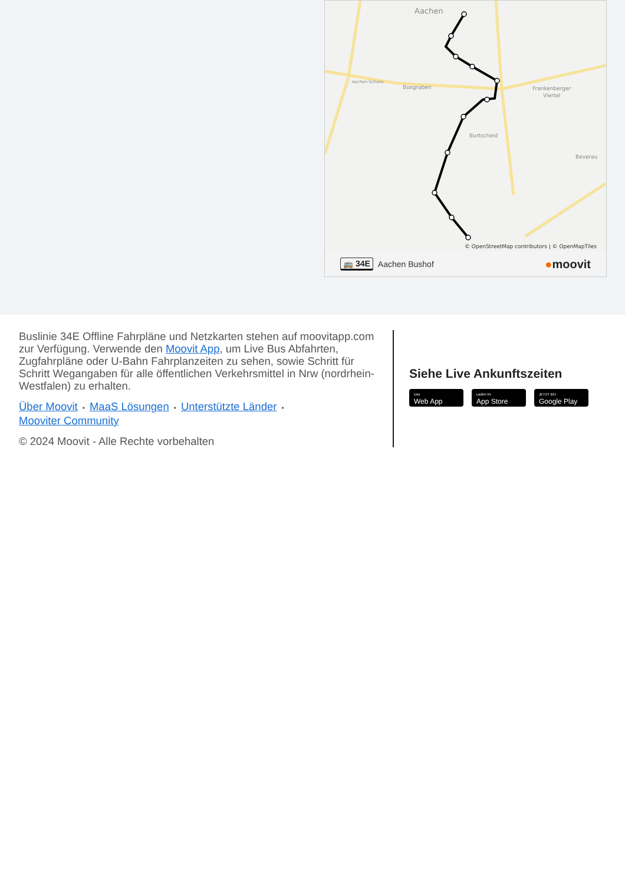Aachen
Aachen Schanz
Boxgraben
Frankenberger
Viertel
Burtscheid
Beverau
© OpenStreetMap contributors | © OpenMapTiles
🚌 34E Aachen Bushof ●moovit
Buslinie 34E Offline Fahrpläne und Netzkarten stehen auf moovitapp.com zur Verfügung. Verwende den Moovit App, um Live Bus Abfahrten, Zugfahrpläne oder U-Bahn Fahrplanzeiten zu sehen, sowie Schritt für Schritt Wegangaben für alle öffentlichen Verkehrsmittel in Nrw (nordrhein-Westfalen) zu erhalten.
Über Moovit • MaaS Lösungen • Unterstützte Länder •
Mooviter Community
© 2024 Moovit - Alle Rechte vorbehalten
Siehe Live Ankunftszeiten
Use
Web App
Laden im
App Store
JETZT BEI
Google Play